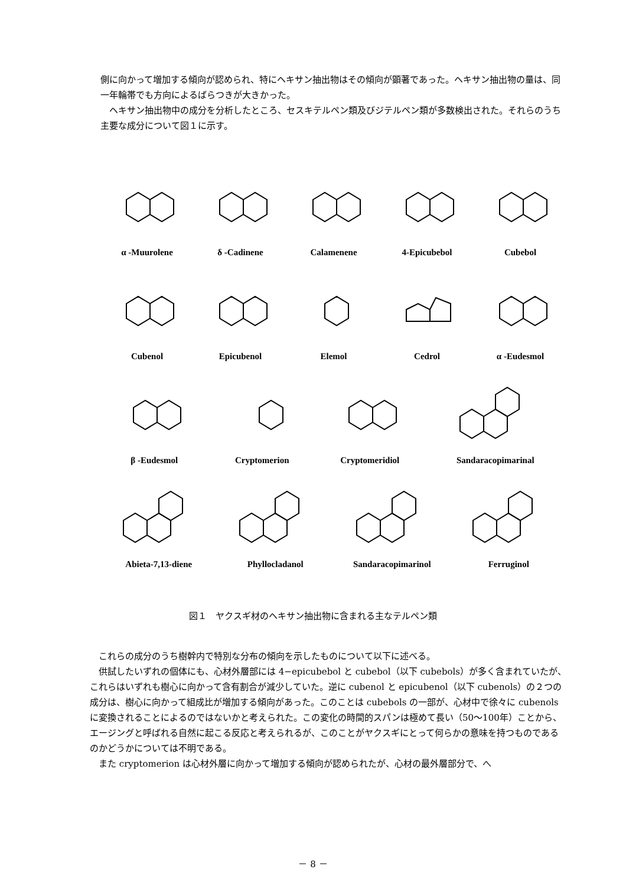側に向かって増加する傾向が認められ、特にヘキサン抽出物はその傾向が顕著であった。ヘキサン抽出物の量は、同一年輪帯でも方向によるばらつきが大きかった。
　ヘキサン抽出物中の成分を分析したところ、セスキテルペン類及びジテルペン類が多数検出された。それらのうち主要な成分について図１に示す。
α -Muurolene
δ -Cadinene
Calamenene
4-Epicubebol
Cubebol
Cubenol
Epicubenol
Elemol
Cedrol
α -Eudesmol
β -Eudesmol
Cryptomerion
Cryptomeridiol
Sandaracopimarinal
Abieta-7,13-diene
Phyllocladanol
Sandaracopimarinol
Ferruginol
図１　ヤクスギ材のヘキサン抽出物に含まれる主なテルペン類
　これらの成分のうち樹幹内で特別な分布の傾向を示したものについて以下に述べる。
　供試したいずれの個体にも、心材外層部には 4−epicubebol と cubebol（以下 cubebols）が多く含まれていたが、これらはいずれも樹心に向かって含有割合が減少していた。逆に cubenol と epicubenol（以下 cubenols）の２つの成分は、樹心に向かって組成比が増加する傾向があった。このことは cubebols の一部が、心材中で徐々に cubenols に変換されることによるのではないかと考えられた。この変化の時間的スパンは極めて長い（50〜100年）ことから、エージングと呼ばれる自然に起こる反応と考えられるが、このことがヤクスギにとって何らかの意味を持つものであるのかどうかについては不明である。
　また cryptomerion は心材外層に向かって増加する傾向が認められたが、心材の最外層部分で、へ
－ 8 －